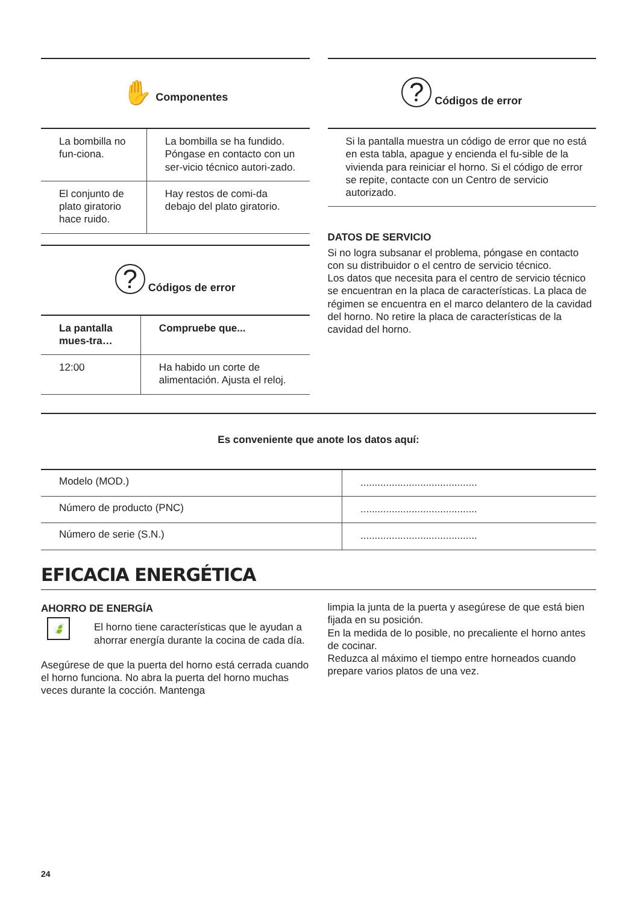✋ Componentes
| La bombilla no fun-ciona. | La bombilla se ha fundido. Póngase en contacto con un ser-vicio técnico autori-zado. |
| El conjunto de plato giratorio hace ruido. | Hay restos de comi-da debajo del plato giratorio. |
? Códigos de error
| La pantalla mues-tra… | Compruebe que... |
| --- | --- |
| 12:00 | Ha habido un corte de alimentación. Ajusta el reloj. |
? Códigos de error
Si la pantalla muestra un código de error que no está en esta tabla, apague y encienda el fu-sible de la vivienda para reiniciar el horno. Si el código de error se repite, contacte con un Centro de servicio autorizado.
DATOS DE SERVICIO
Si no logra subsanar el problema, póngase en contacto con su distribuidor o el centro de servicio técnico.
Los datos que necesita para el centro de servicio técnico se encuentran en la placa de características. La placa de régimen se encuentra en el marco delantero de la cavidad del horno. No retire la placa de características de la cavidad del horno.
Es conveniente que anote los datos aquí:
| Modelo (MOD.) | ......................................... |
| Número de producto (PNC) | ......................................... |
| Número de serie (S.N.) | ......................................... |
EFICACIA ENERGÉTICA
AHORRO DE ENERGÍA
🍃
El horno tiene características que le ayudan a ahorrar energía durante la cocina de cada día.
Asegúrese de que la puerta del horno está cerrada cuando el horno funciona. No abra la puerta del horno muchas veces durante la cocción. Mantenga
limpia la junta de la puerta y asegúrese de que está bien fijada en su posición.
En la medida de lo posible, no precaliente el horno antes de cocinar.
Reduzca al máximo el tiempo entre horneados cuando prepare varios platos de una vez.
24